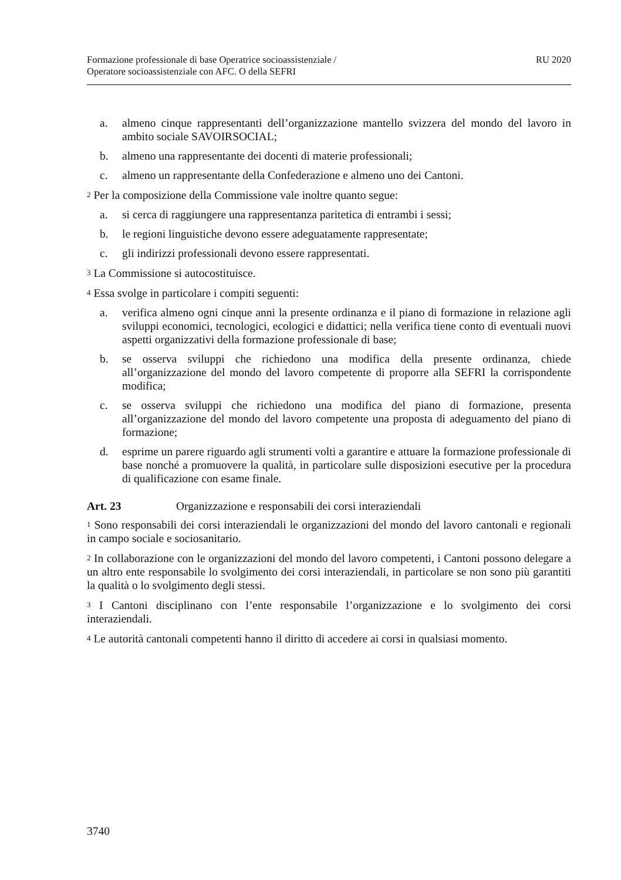Formazione professionale di base Operatrice socioassistenziale /
Operatore socioassistenziale con AFC. O della SEFRI
RU 2020
a. almeno cinque rappresentanti dell’organizzazione mantello svizzera del mondo del lavoro in ambito sociale SAVOIRSOCIAL;
b. almeno una rappresentante dei docenti di materie professionali;
c. almeno un rappresentante della Confederazione e almeno uno dei Cantoni.
<sup>2</sup> Per la composizione della Commissione vale inoltre quanto segue:
a. si cerca di raggiungere una rappresentanza paritetica di entrambi i sessi;
b. le regioni linguistiche devono essere adeguatamente rappresentate;
c. gli indirizzi professionali devono essere rappresentati.
<sup>3</sup> La Commissione si autocostituisce.
<sup>4</sup> Essa svolge in particolare i compiti seguenti:
a. verifica almeno ogni cinque anni la presente ordinanza e il piano di formazione in relazione agli sviluppi economici, tecnologici, ecologici e didattici; nella verifica tiene conto di eventuali nuovi aspetti organizzativi della formazione professionale di base;
b. se osserva sviluppi che richiedono una modifica della presente ordinanza, chiede all’organizzazione del mondo del lavoro competente di proporre alla SEFRI la corrispondente modifica;
c. se osserva sviluppi che richiedono una modifica del piano di formazione, presenta all’organizzazione del mondo del lavoro competente una proposta di adeguamento del piano di formazione;
d. esprime un parere riguardo agli strumenti volti a garantire e attuare la formazione professionale di base nonché a promuovere la qualità, in particolare sulle disposizioni esecutive per la procedura di qualificazione con esame finale.
Art. 23 Organizzazione e responsabili dei corsi interaziendali
<sup>1</sup> Sono responsabili dei corsi interaziendali le organizzazioni del mondo del lavoro cantonali e regionali in campo sociale e sociosanitario.
<sup>2</sup> In collaborazione con le organizzazioni del mondo del lavoro competenti, i Cantoni possono delegare a un altro ente responsabile lo svolgimento dei corsi interaziendali, in particolare se non sono più garantiti la qualità o lo svolgimento degli stessi.
<sup>3</sup> I Cantoni disciplinano con l’ente responsabile l’organizzazione e lo svolgimento dei corsi interaziendali.
<sup>4</sup> Le autorità cantonali competenti hanno il diritto di accedere ai corsi in qualsiasi momento.
3740